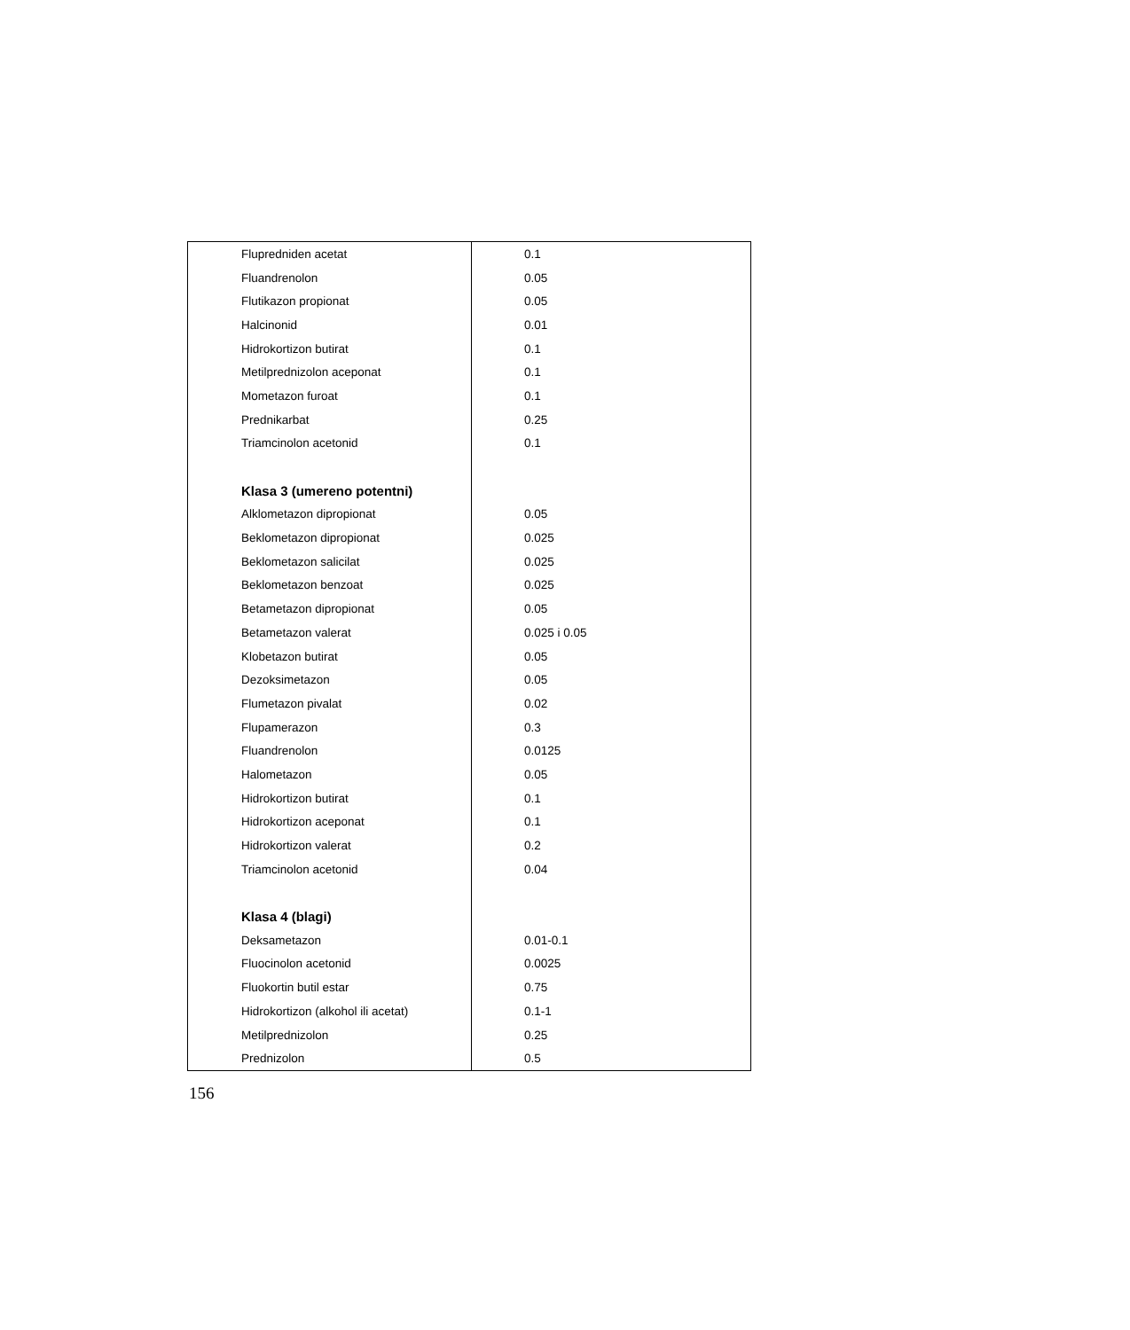| Flupredniden acetat | 0.1 |
| Fluandrenolon | 0.05 |
| Flutikazon propionat | 0.05 |
| Halcinonid | 0.01 |
| Hidrokortizon butirat | 0.1 |
| Metilprednizolon aceponat | 0.1 |
| Mometazon furoat | 0.1 |
| Prednikarbat | 0.25 |
| Triamcinolon acetonid | 0.1 |
| Klasa 3 (umereno potentni) | |
| Alklometazon dipropionat | 0.05 |
| Beklometazon dipropionat | 0.025 |
| Beklometazon salicilat | 0.025 |
| Beklometazon benzoat | 0.025 |
| Betametazon dipropionat | 0.05 |
| Betametazon valerat | 0.025 i 0.05 |
| Klobetazon butirat | 0.05 |
| Dezoksimetazon | 0.05 |
| Flumetazon pivalat | 0.02 |
| Flupamerazon | 0.3 |
| Fluandrenolon | 0.0125 |
| Halometazon | 0.05 |
| Hidrokortizon butirat | 0.1 |
| Hidrokortizon aceponat | 0.1 |
| Hidrokortizon valerat | 0.2 |
| Triamcinolon acetonid | 0.04 |
| Klasa 4 (blagi) | |
| Deksametazon | 0.01-0.1 |
| Fluocinolon acetonid | 0.0025 |
| Fluokortin butil estar | 0.75 |
| Hidrokortizon (alkohol ili acetat) | 0.1-1 |
| Metilprednizolon | 0.25 |
| Prednizolon | 0.5 |
156